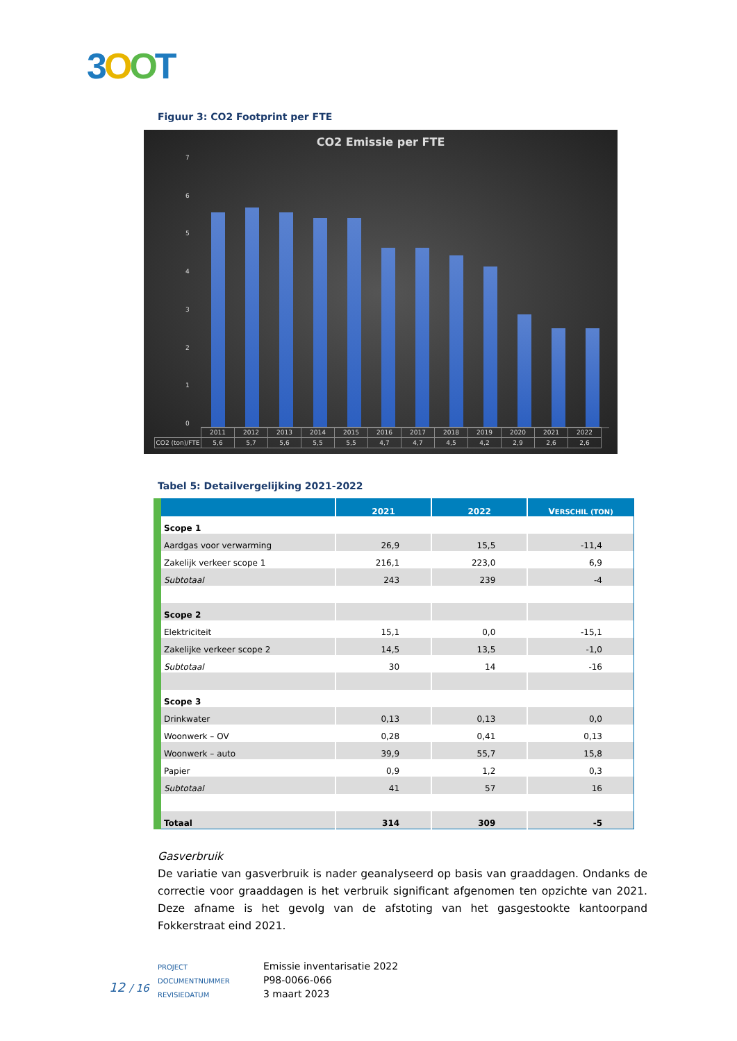3OOT
Figuur 3: CO2 Footprint per FTE
CO2 Emissie per FTE
76543210
| | 2011 | 2012 | 2013 | 2014 | 2015 | 2016 | 2017 | 2018 | 2019 | 2020 | 2021 | 2022 |
| CO2 (ton)/FTE | 5,6 | 5,7 | 5,6 | 5,5 | 5,5 | 4,7 | 4,7 | 4,5 | 4,2 | 2,9 | 2,6 | 2,6 |
Tabel 5: Detailvergelijking 2021-2022
| | 2021 | 2022 | V ERSCHIL (TON) |
| --- | --- | --- | --- |
| Scope 1 | | | |
| Aardgas voor verwarming | 26,9 | 15,5 | -11,4 |
| Zakelijk verkeer scope 1 | 216,1 | 223,0 | 6,9 |
| Subtotaal | 243 | 239 | -4 |
| Scope 2 | | | |
| Elektriciteit | 15,1 | 0,0 | -15,1 |
| Zakelijke verkeer scope 2 | 14,5 | 13,5 | -1,0 |
| Subtotaal | 30 | 14 | -16 |
| Scope 3 | | | |
| Drinkwater | 0,13 | 0,13 | 0,0 |
| Woonwerk – OV | 0,28 | 0,41 | 0,13 |
| Woonwerk – auto | 39,9 | 55,7 | 15,8 |
| Papier | 0,9 | 1,2 | 0,3 |
| Subtotaal | 41 | 57 | 16 |
| Totaal | 314 | 309 | -5 |
Gasverbruik
De variatie van gasverbruik is nader geanalyseerd op basis van graaddagen. Ondanks de correctie voor graaddagen is het verbruik significant afgenomen ten opzichte van 2021. Deze afname is het gevolg van de afstoting van het gasgestookte kantoorpand Fokkerstraat eind 2021.
PROJECT Emissie inventarisatie 2022
DOCUMENTNUMMER P98-0066-066
REVISIEDATUM 3 maart 2023
12 / 16